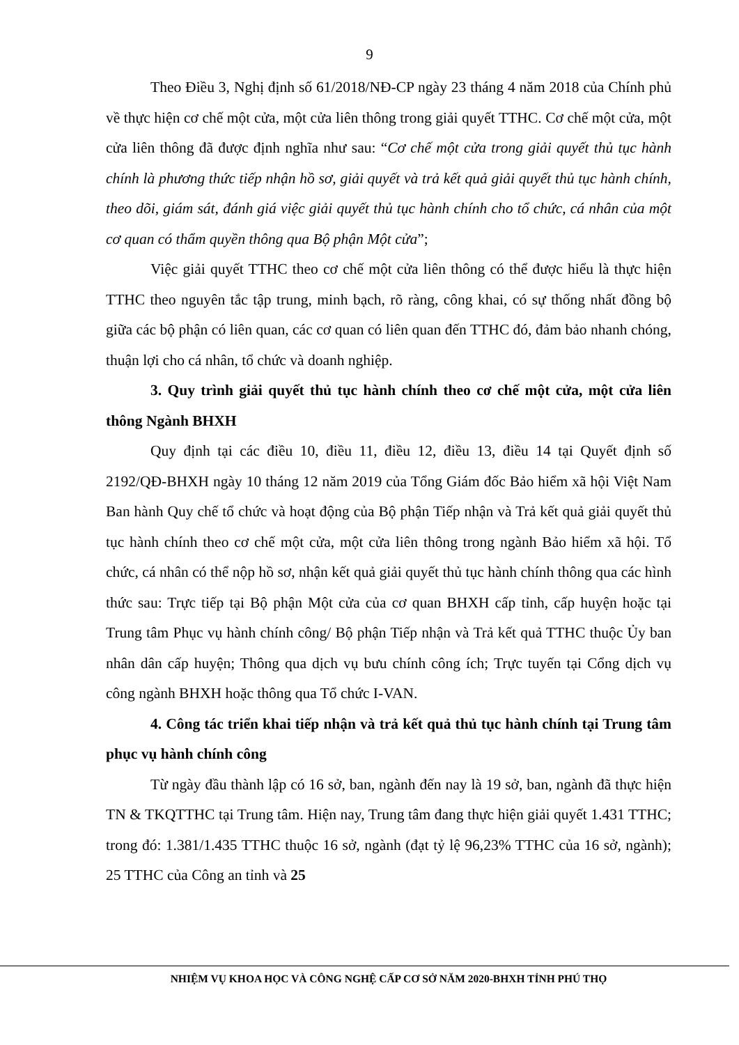9
Theo Điều 3, Nghị định số 61/2018/NĐ-CP ngày 23 tháng 4 năm 2018 của Chính phủ về thực hiện cơ chế một cửa, một cửa liên thông trong giải quyết TTHC. Cơ chế một cửa, một cửa liên thông đã được định nghĩa như sau: “Cơ chế một cửa trong giải quyết thủ tục hành chính là phương thức tiếp nhận hồ sơ, giải quyết và trả kết quả giải quyết thủ tục hành chính, theo dõi, giám sát, đánh giá việc giải quyết thủ tục hành chính cho tổ chức, cá nhân của một cơ quan có thẩm quyền thông qua Bộ phận Một cửa”;
Việc giải quyết TTHC theo cơ chế một cửa liên thông có thể được hiểu là thực hiện TTHC theo nguyên tắc tập trung, minh bạch, rõ ràng, công khai, có sự thống nhất đồng bộ giữa các bộ phận có liên quan, các cơ quan có liên quan đến TTHC đó, đảm bảo nhanh chóng, thuận lợi cho cá nhân, tổ chức và doanh nghiệp.
3. Quy trình giải quyết thủ tục hành chính theo cơ chế một cửa, một cửa liên thông Ngành BHXH
Quy định tại các điều 10, điều 11, điều 12, điều 13, điều 14 tại Quyết định số 2192/QĐ-BHXH ngày 10 tháng 12 năm 2019 của Tổng Giám đốc Bảo hiểm xã hội Việt Nam Ban hành Quy chế tổ chức và hoạt động của Bộ phận Tiếp nhận và Trả kết quả giải quyết thủ tục hành chính theo cơ chế một cửa, một cửa liên thông trong ngành Bảo hiểm xã hội. Tổ chức, cá nhân có thể nộp hồ sơ, nhận kết quả giải quyết thủ tục hành chính thông qua các hình thức sau: Trực tiếp tại Bộ phận Một cửa của cơ quan BHXH cấp tỉnh, cấp huyện hoặc tại Trung tâm Phục vụ hành chính công/ Bộ phận Tiếp nhận và Trả kết quả TTHC thuộc Ủy ban nhân dân cấp huyện; Thông qua dịch vụ bưu chính công ích; Trực tuyến tại Cổng dịch vụ công ngành BHXH hoặc thông qua Tổ chức I-VAN.
4. Công tác triển khai tiếp nhận và trả kết quả thủ tục hành chính tại Trung tâm phục vụ hành chính công
Từ ngày đầu thành lập có 16 sở, ban, ngành đến nay là 19 sở, ban, ngành đã thực hiện TN & TKQTTHC tại Trung tâm. Hiện nay, Trung tâm đang thực hiện giải quyết 1.431 TTHC; trong đó: 1.381/1.435 TTHC thuộc 16 sở, ngành (đạt tỷ lệ 96,23% TTHC của 16 sở, ngành); 25 TTHC của Công an tỉnh và 25
NHIỆM VỤ KHOA HỌC VÀ CÔNG NGHỆ CẤP CƠ SỞ NĂM 2020-BHXH TỈNH PHÚ THỌ